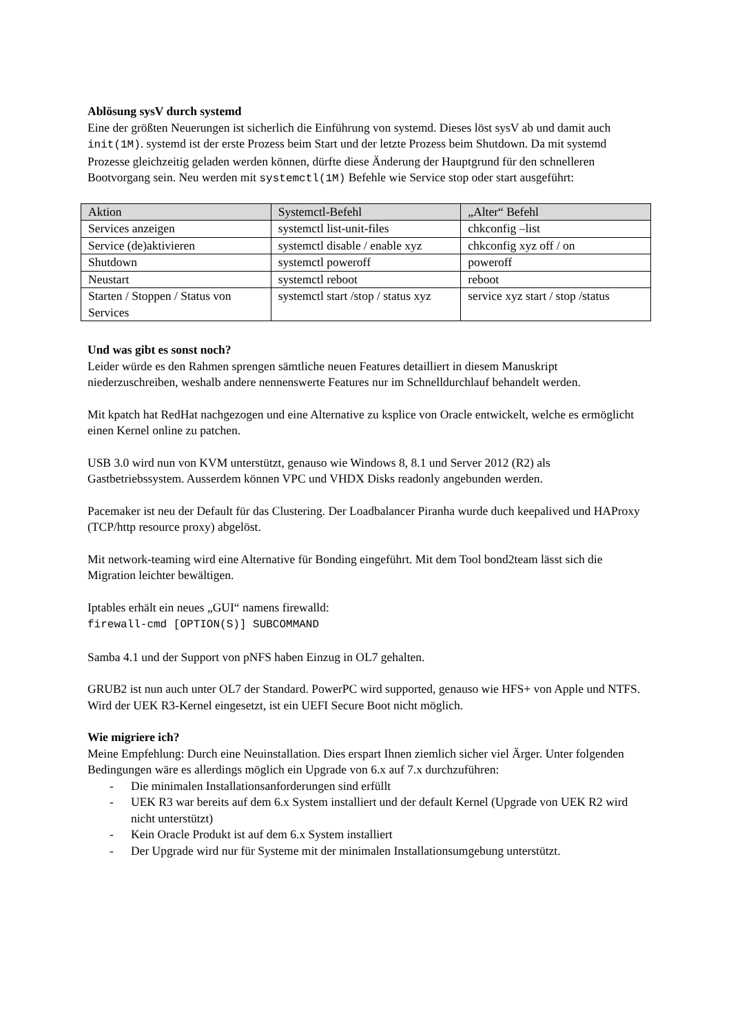Ablösung sysV durch systemd
Eine der größten Neuerungen ist sicherlich die Einführung von systemd. Dieses löst sysV ab und damit auch init(1M). systemd ist der erste Prozess beim Start und der letzte Prozess beim Shutdown. Da mit systemd Prozesse gleichzeitig geladen werden können, dürfte diese Änderung der Hauptgrund für den schnelleren Bootvorgang sein. Neu werden mit systemctl(1M) Befehle wie Service stop oder start ausgeführt:
| Aktion | Systemctl-Befehl | „Alter“ Befehl |
| --- | --- | --- |
| Services anzeigen | systemctl list-unit-files | chkconfig –list |
| Service (de)aktivieren | systemctl disable / enable xyz | chkconfig xyz off / on |
| Shutdown | systemctl poweroff | poweroff |
| Neustart | systemctl reboot | reboot |
| Starten / Stoppen / Status von Services | systemctl start /stop / status xyz | service xyz start / stop /status |
Und was gibt es sonst noch?
Leider würde es den Rahmen sprengen sämtliche neuen Features detailliert in diesem Manuskript niederzuschreiben, weshalb andere nennenswerte Features nur im Schnelldurchlauf behandelt werden.
Mit kpatch hat RedHat nachgezogen und eine Alternative zu ksplice von Oracle entwickelt, welche es ermöglicht einen Kernel online zu patchen.
USB 3.0 wird nun von KVM unterstützt, genauso wie Windows 8, 8.1 und Server 2012 (R2) als Gastbetriebssystem. Ausserdem können VPC und VHDX Disks readonly angebunden werden.
Pacemaker ist neu der Default für das Clustering. Der Loadbalancer Piranha wurde duch keepalived und HAProxy (TCP/http resource proxy) abgelöst.
Mit network-teaming wird eine Alternative für Bonding eingeführt. Mit dem Tool bond2team lässt sich die Migration leichter bewältigen.
Iptables erhält ein neues „GUI“ namens firewalld:
firewall-cmd [OPTION(S)] SUBCOMMAND
Samba 4.1 und der Support von pNFS haben Einzug in OL7 gehalten.
GRUB2 ist nun auch unter OL7 der Standard. PowerPC wird supported, genauso wie HFS+ von Apple und NTFS. Wird der UEK R3-Kernel eingesetzt, ist ein UEFI Secure Boot nicht möglich.
Wie migriere ich?
Meine Empfehlung: Durch eine Neuinstallation. Dies erspart Ihnen ziemlich sicher viel Ärger. Unter folgenden Bedingungen wäre es allerdings möglich ein Upgrade von 6.x auf 7.x durchzuführen:
- Die minimalen Installationsanforderungen sind erfüllt
- UEK R3 war bereits auf dem 6.x System installiert und der default Kernel (Upgrade von UEK R2 wird nicht unterstützt)
- Kein Oracle Produkt ist auf dem 6.x System installiert
- Der Upgrade wird nur für Systeme mit der minimalen Installationsumgebung unterstützt.